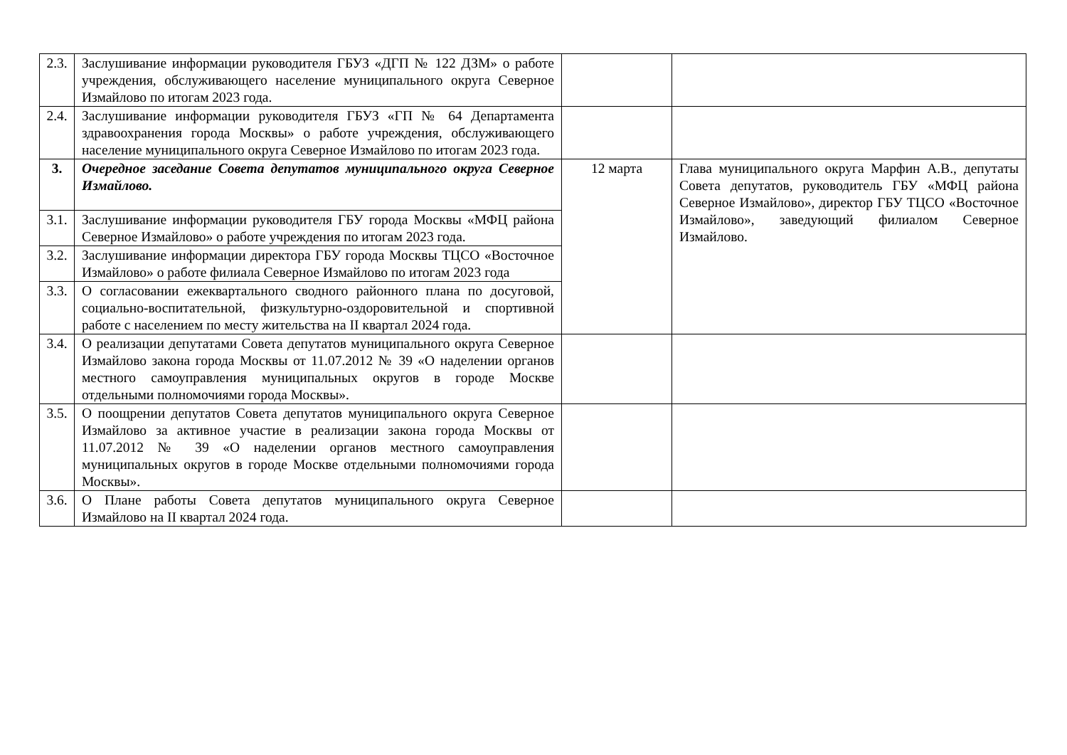| 2.3. | Заслушивание информации руководителя ГБУЗ «ДГП № 122 ДЗМ» о работе учреждения, обслуживающего население муниципального округа Северное Измайлово по итогам 2023 года. | | |
| 2.4. | Заслушивание информации руководителя ГБУЗ «ГП № 64 Департамента здравоохранения города Москвы» о работе учреждения, обслуживающего население муниципального округа Северное Измайлово по итогам 2023 года. | | |
| 3. | Очередное заседание Совета депутатов муниципального округа Северное Измайлово. | 12 марта | Глава муниципального округа Марфин А.В., депутаты Совета депутатов, руководитель ГБУ «МФЦ района Северное Измайлово», директор ГБУ ТЦСО «Восточное Измайлово», заведующий филиалом Северное Измайлово. |
| 3.1. | Заслушивание информации руководителя ГБУ города Москвы «МФЦ района Северное Измайлово» о работе учреждения по итогам 2023 года. | | |
| 3.2. | Заслушивание информации директора ГБУ города Москвы ТЦСО «Восточное Измайлово» о работе филиала Северное Измайлово по итогам 2023 года | | |
| 3.3. | О согласовании ежеквартального сводного районного плана по досуговой, социально-воспитательной, физкультурно-оздоровительной и спортивной работе с населением по месту жительства на II квартал 2024 года. | | |
| 3.4. | О реализации депутатами Совета депутатов муниципального округа Северное Измайлово закона города Москвы от 11.07.2012 № 39 «О наделении органов местного самоуправления муниципальных округов в городе Москве отдельными полномочиями города Москвы». | | |
| 3.5. | О поощрении депутатов Совета депутатов муниципального округа Северное Измайлово за активное участие в реализации закона города Москвы от 11.07.2012 № 39 «О наделении органов местного самоуправления муниципальных округов в городе Москве отдельными полномочиями города Москвы». | | |
| 3.6. | О Плане работы Совета депутатов муниципального округа Северное Измайлово на II квартал 2024 года. | | |